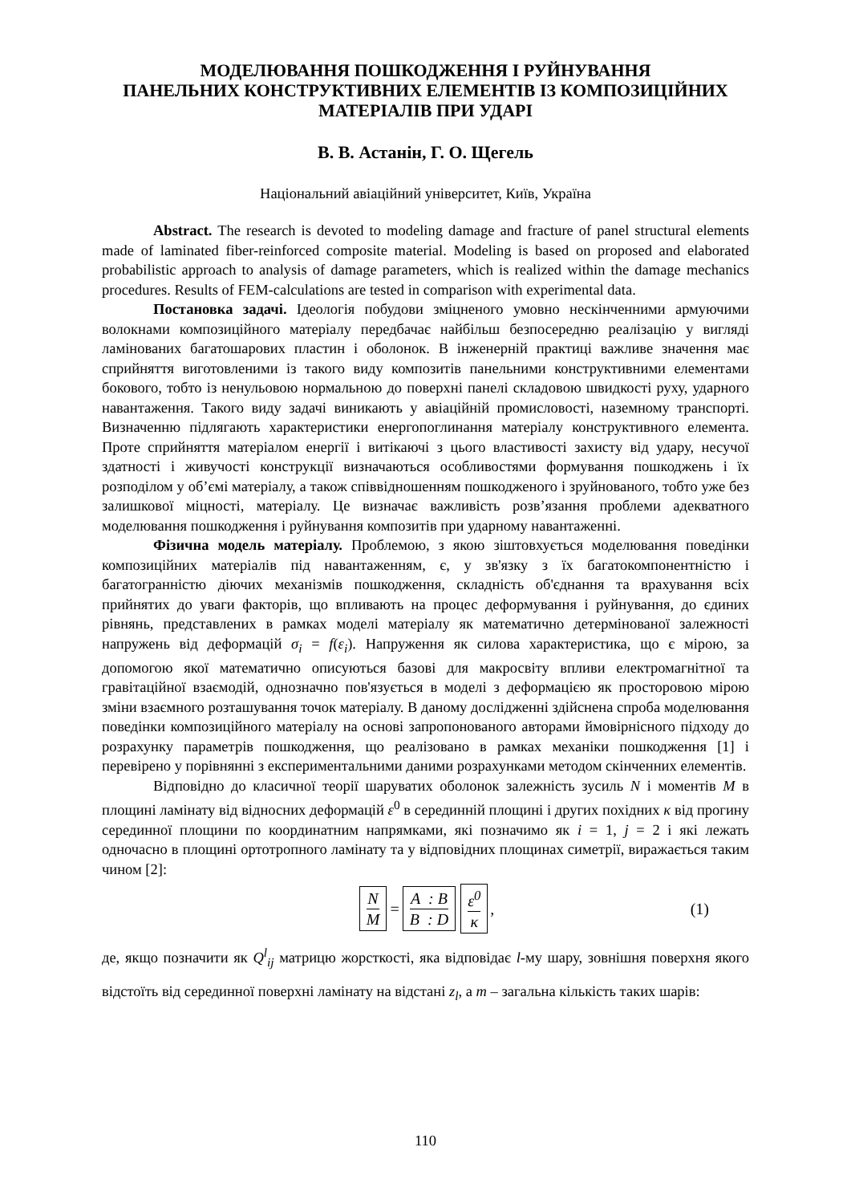МОДЕЛЮВАННЯ ПОШКОДЖЕННЯ І РУЙНУВАННЯ
ПАНЕЛЬНИХ КОНСТРУКТИВНИХ ЕЛЕМЕНТІВ ІЗ КОМПОЗИЦІЙНИХ
МАТЕРІАЛІВ ПРИ УДАРІ
В. В. Астанін, Г. О. Щегель
Національний авіаційний університет, Київ, Україна
Abstract. The research is devoted to modeling damage and fracture of panel structural elements made of laminated fiber-reinforced composite material. Modeling is based on proposed and elaborated probabilistic approach to analysis of damage parameters, which is realized within the damage mechanics procedures. Results of FEM-calculations are tested in comparison with experimental data.
Постановка задачі. Ідеологія побудови зміцненого умовно нескінченними армуючими волокнами композиційного матеріалу передбачає найбільш безпосередню реалізацію у вигляді ламінованих багатошарових пластин і оболонок. В інженерній практиці важливе значення має сприйняття виготовленими із такого виду композитів панельними конструктивними елементами бокового, тобто із ненульовою нормальною до поверхні панелі складовою швидкості руху, ударного навантаження. Такого виду задачі виникають у авіаційній промисловості, наземному транспорті. Визначенню підлягають характеристики енергопоглинання матеріалу конструктивного елемента. Проте сприйняття матеріалом енергії і витікаючі з цього властивості захисту від удару, несучої здатності і живучості конструкції визначаються особливостями формування пошкоджень і їх розподілом у об’ємі матеріалу, а також співвідношенням пошкодженого і зруйнованого, тобто уже без залишкової міцності, матеріалу. Це визначає важливість розв’язання проблеми адекватного моделювання пошкодження і руйнування композитів при ударному навантаженні.
Фізична модель матеріалу. Проблемою, з якою зіштовхується моделювання поведінки композиційних матеріалів під навантаженням, є, у зв'язку з їх багатокомпонентністю і багатогранністю діючих механізмів пошкодження, складність об'єднання та врахування всіх прийнятих до уваги факторів, що впливають на процес деформування і руйнування, до єдиних рівнянь, представлених в рамках моделі матеріалу як математично детермінованої залежності напружень від деформацій σ<sub>i</sub> = f(ε<sub>i</sub>). Напруження як силова характеристика, що є мірою, за допомогою якої математично описуються базові для макросвіту впливи електромагнітної та гравітаційної взаємодій, однозначно пов'язується в моделі з деформацією як просторовою мірою зміни взаємного розташування точок матеріалу. В даному дослідженні здійснена спроба моделювання поведінки композиційного матеріалу на основі запропонованого авторами ймовірнісного підходу до розрахунку параметрів пошкодження, що реалізовано в рамках механіки пошкодження [1] і перевірено у порівнянні з експериментальними даними розрахунками методом скінченних елементів.
Відповідно до класичної теорії шаруватих оболонок залежність зусиль N і моментів M в площині ламінату від відносних деформацій ε<sup>0</sup> в серединній площині і других похідних κ від прогину серединної площини по координатним напрямками, які позначимо як i = 1, j = 2 і які лежать одночасно в площині ортотропного ламінату та у відповідних площинах симетрії, виражається таким чином [2]:
N M = A : B B : D ε<sup>0</sup> κ, (1)
де, якщо позначити як Q<sup>l</sup><sub>ij</sub> матрицю жорсткості, яка відповідає l-му шару, зовнішня поверхня якого відстоїть від серединної поверхні ламінату на відстані z<sub>l</sub>, а m – загальна кількість таких шарів:
110